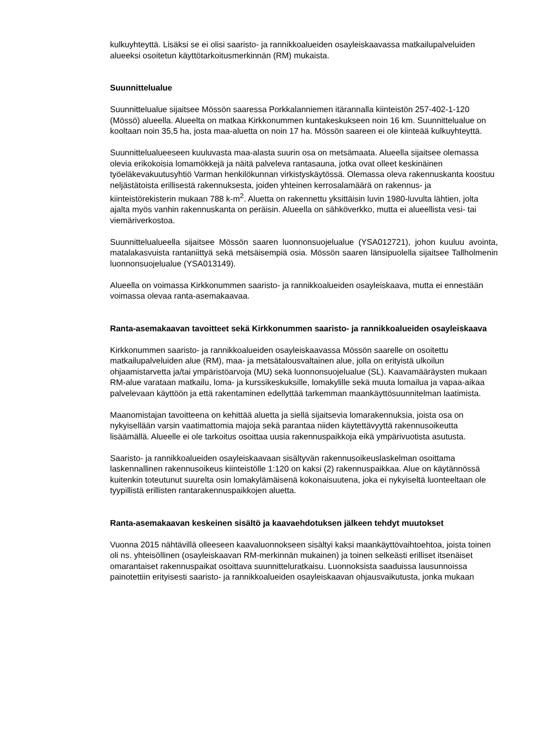kulkuyhteyttä. Lisäksi se ei olisi saaristo- ja rannikkoalueiden osayleiskaavassa matkailupalveluiden alueeksi osoitetun käyttötarkoitusmerkinnän (RM) mukaista.
Suunnittelualue
Suunnittelualue sijaitsee Mössön saaressa Porkkalanniemen itärannalla kiinteistön 257-402-1-120 (Mössö) alueella. Alueelta on matkaa Kirkkonummen kuntakeskukseen noin 16 km. Suunnittelualue on kooltaan noin 35,5 ha, josta maa-aluetta on noin 17 ha. Mössön saareen ei ole kiinteää kulkuyhteyttä.
Suunnittelualueeseen kuuluvasta maa-alasta suurin osa on metsämaata. Alueella sijaitsee olemassa olevia erikokoisia lomamökkejä ja näitä palveleva rantasauna, jotka ovat olleet keskinäinen työeläkevakuutusyhtiö Varman henkilökunnan virkistyskäytössä. Olemassa oleva rakennuskanta koostuu neljästätoista erillisestä rakennuksesta, joiden yhteinen kerrosalamäärä on rakennus- ja kiinteistörekisterin mukaan 788 k-m<sup>2</sup>. Aluetta on rakennettu yksittäisin luvin 1980-luvulta lähtien, jolta ajalta myös vanhin rakennuskanta on peräisin. Alueella on sähköverkko, mutta ei alueellista vesi- tai viemäriverkostoa.
Suunnittelualueella sijaitsee Mössön saaren luonnonsuojelualue (YSA012721), johon kuuluu avointa, matalakasvuista rantaniittyä sekä metsäisempiä osia. Mössön saaren länsipuolella sijaitsee Tallholmenin luonnonsuojelualue (YSA013149).
Alueella on voimassa Kirkkonummen saaristo- ja rannikkoalueiden osayleiskaava, mutta ei ennestään voimassa olevaa ranta-asemakaavaa.
Ranta-asemakaavan tavoitteet sekä Kirkkonummen saaristo- ja rannikkoalueiden osayleiskaava
Kirkkonummen saaristo- ja rannikkoalueiden osayleiskaavassa Mössön saarelle on osoitettu matkailupalveluiden alue (RM), maa- ja metsätalousvaltainen alue, jolla on erityistä ulkoilun ohjaamistarvetta ja/tai ympäristöarvoja (MU) sekä luonnonsuojelualue (SL). Kaavamääräysten mukaan RM-alue varataan matkailu, loma- ja kurssikeskuksille, lomakylille sekä muuta lomailua ja vapaa-aikaa palvelevaan käyttöön ja että rakentaminen edellyttää tarkemman maankäyttösuunnitelman laatimista.
Maanomistajan tavoitteena on kehittää aluetta ja siellä sijaitsevia lomarakennuksia, joista osa on nykyisellään varsin vaatimattomia majoja sekä parantaa niiden käytettävyyttä rakennusoikeutta lisäämällä. Alueelle ei ole tarkoitus osoittaa uusia rakennuspaikkoja eikä ympärivuotista asutusta.
Saaristo- ja rannikkoalueiden osayleiskaavaan sisältyvän rakennusoikeuslaskelman osoittama laskennallinen rakennusoikeus kiinteistölle 1:120 on kaksi (2) rakennuspaikkaa. Alue on käytännössä kuitenkin toteutunut suurelta osin lomakylämäisenä kokonaisuutena, joka ei nykyiseltä luonteeltaan ole tyypillistä erillisten rantarakennuspaikkojen aluetta.
Ranta-asemakaavan keskeinen sisältö ja kaavaehdotuksen jälkeen tehdyt muutokset
Vuonna 2015 nähtävillä olleeseen kaavaluonnokseen sisältyi kaksi maankäyttövaihtoehtoa, joista toinen oli ns. yhteisöllinen (osayleiskaavan RM-merkinnän mukainen) ja toinen selkeästi erilliset itsenäiset omarantaiset rakennuspaikat osoittava suunnitteluratkaisu. Luonnoksista saaduissa lausunnoissa painotettiin erityisesti saaristo- ja rannikkoalueiden osayleiskaavan ohjausvaikutusta, jonka mukaan